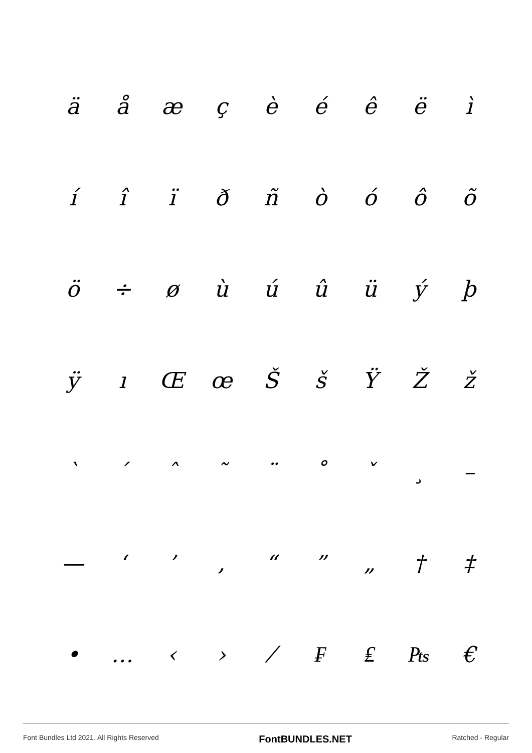ä å æ ç è é ê ë ì
í î ï ð ñ ò ó ô õ
ö ÷ ø ù ú û ü ý þ
ÿ ı Œ œ Š š Ÿ Ž ž
ˋ ˊ ˆ ˜ ¨ ˚ ˇ ¸ –
— ‘ ’ ‚ “ ” „ † ‡
• … ‹ › ⁄ ₣ ₤ ₧ €
Font Bundles Ltd 2021. All Rights Reserved FontBUNDLES.NET Ratched - Regular